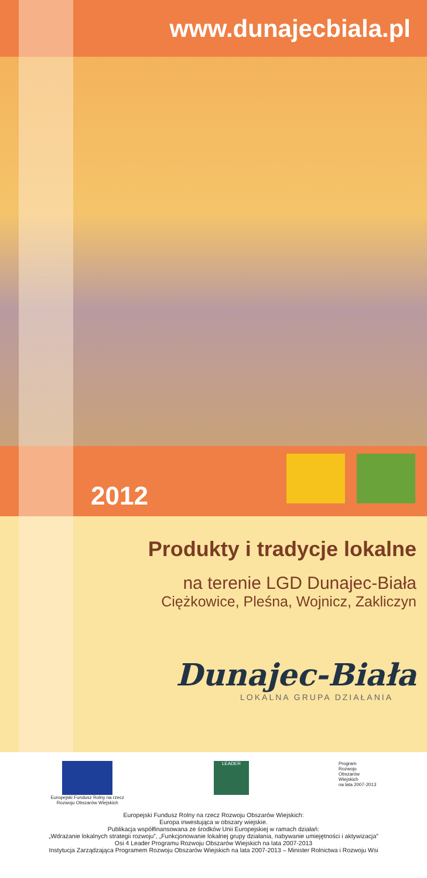www.dunajecbiala.pl
2012
Produkty i tradycje lokalne
na terenie LGD Dunajec-Biała
Ciężkowice, Pleśna, Wojnicz, Zakliczyn
Dunajec-Biała
LOKALNA GRUPA DZIAŁANIA
Europejski Fundusz Rolny na rzecz
Rozwoju Obszarów Wiejskich
LEADER
Program
Rozwoju
Obszarów
Wiejskich
na lata 2007-2013
Europejski Fundusz Rolny na rzecz Rozwoju Obszarów Wiejskich:
Europa inwestująca w obszary wiejskie.
Publikacja współfinansowana ze środków Unii Europejskiej w ramach działań:
„Wdrażanie lokalnych strategii rozwoju”, „Funkcjonowanie lokalnej grupy działania, nabywanie umiejętności i aktywizacja”
Osi 4 Leader Programu Rozwoju Obszarów Wiejskich na lata 2007-2013
Instytucja Zarządzająca Programem Rozwoju Obszarów Wiejskich na lata 2007-2013 – Minister Rolnictwa i Rozwoju Wsi